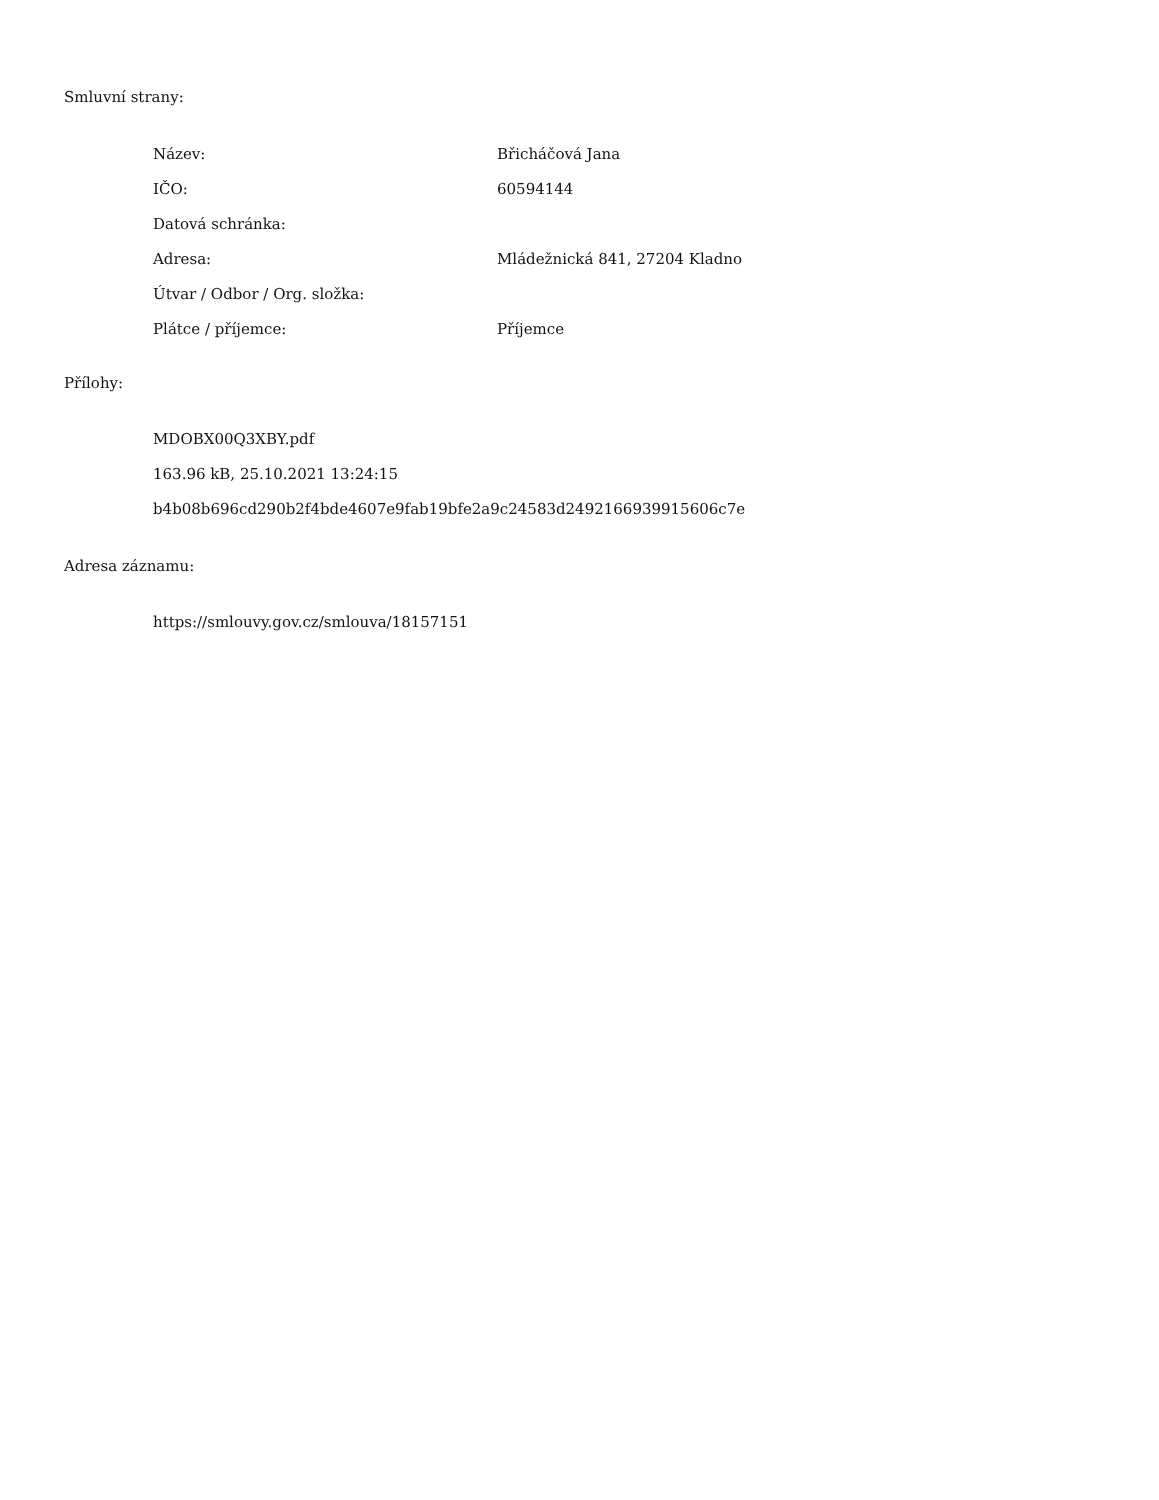Smluvní strany:
| Název: | Břicháčová Jana |
| IČO: | 60594144 |
| Datová schránka: | |
| Adresa: | Mládežnická 841, 27204 Kladno |
| Útvar / Odbor / Org. složka: | |
| Plátce / příjemce: | Příjemce |
Přílohy:
MDOBX00Q3XBY.pdf
163.96 kB, 25.10.2021 13:24:15
b4b08b696cd290b2f4bde4607e9fab19bfe2a9c24583d2492166939915606c7e
Adresa záznamu:
https://smlouvy.gov.cz/smlouva/18157151